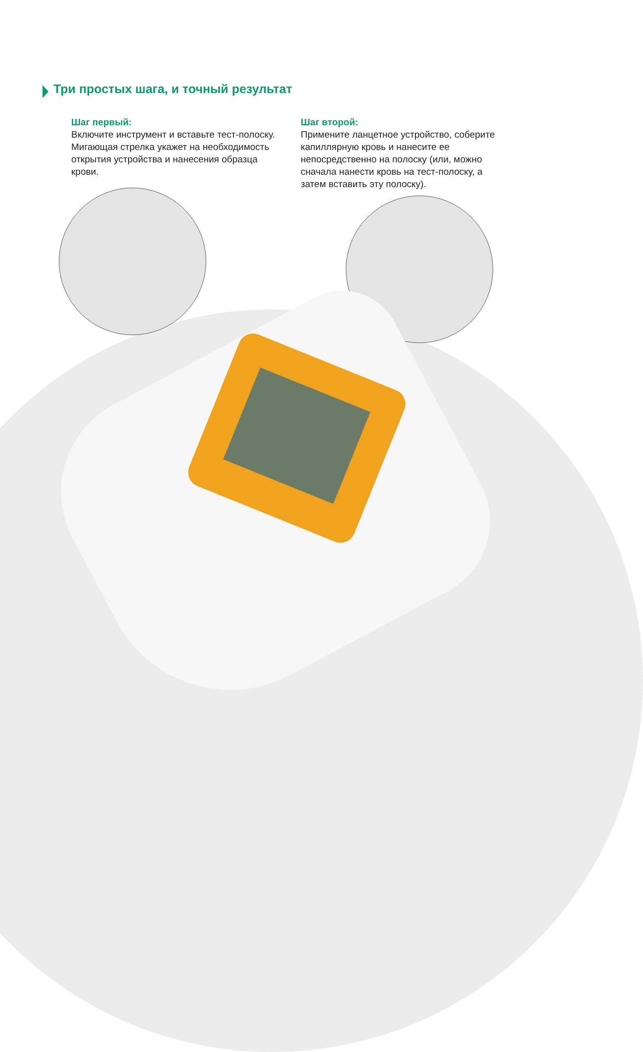Три простых шага, и точный результат
Шаг первый:
Включите инструмент и вставьте тест-полоску. Мигающая стрелка укажет на необходимость открытия устройства и нанесения образца крови.
Шаг второй:
Примените ланцетное устройство, соберите капиллярную кровь и нанесите ее непосредственно на полоску (или, можно сначала нанести кровь на тест-полоску, а затем вставить эту полоску).